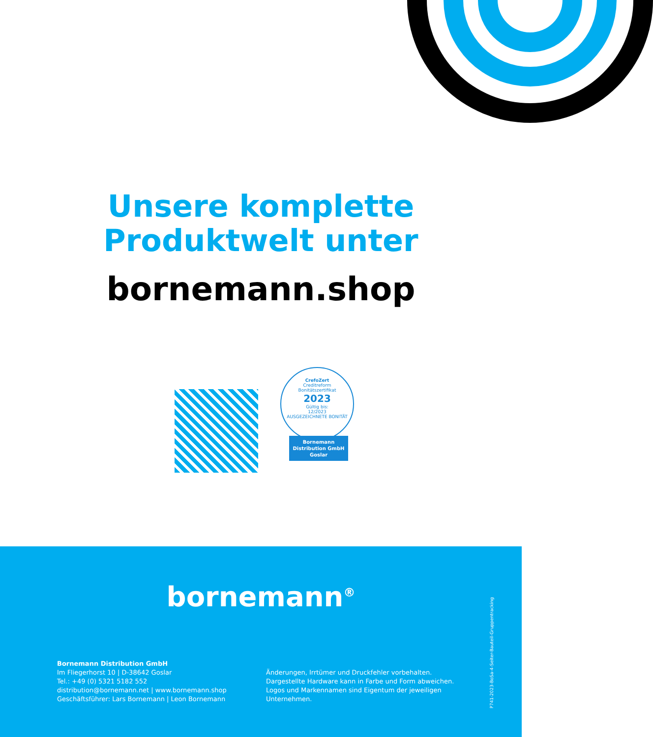Unsere komplette
Produktwelt unter
bornemann.shop
CrefoZert
Creditreform
Bonitätszertifikat
2023
Gültig bis:
12/2023
AUSGEZEICHNETE BONITÄT
Bornemann
Distribution GmbH
Goslar
bornemann<sup>®</sup>
Bornemann Distribution GmbH
Im Fliegerhorst 10 | D-38642 Goslar
Tel.: +49 (0) 5321 5182 552
distribution@bornemann.net | www.bornemann.shop
Geschäftsführer: Lars Bornemann | Leon Bornemann
Änderungen, Irrtümer und Druckfehler vorbehalten.
Dargestellte Hardware kann in Farbe und Form abweichen.
Logos und Markennamen sind Eigentum der jeweiligen
Unternehmen.
P741-2023-BoSa-4-Seiter-Bauteil-Gruppentracking